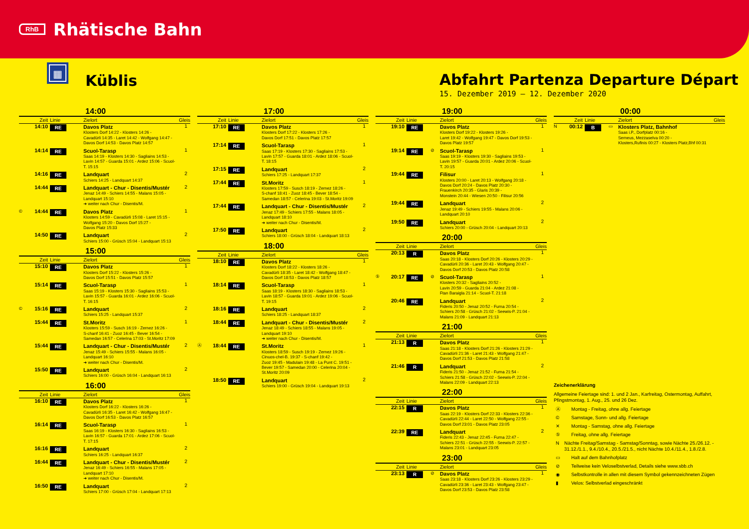RhB
Rhätische Bahn
▦
Küblis
Abfahrt Partenza Departure Départ
15. Dezember 2019 – 12. Dezember 2020
14:00
| | Zeit | Linie | | Zielort | Gleis |
| --- | --- | --- | --- | --- | --- |
| | 14:10 | RE | | Davos Platz Klosters Dorf 14:22 - Klosters 14:26 - Cavadürli 14:35 - Laret 14:42 - Wolfgang 14:47 - Davos Dorf 14:53 - Davos Platz 14:57 | 1 |
| | 14:14 | RE | | Scuol-Tarasp Saas 14:19 - Klosters 14:30 - Sagliains 14:53 - Lavin 14:57 - Guarda 15:01 - Ardez 15:06 - Scuol- T. 15:15 | 1 |
| | 14:16 | RE | | Landquart Schiers 14:25 - Landquart 14:37 | 2 |
| | 14:44 | RE | | Landquart - Chur - Disentis/Mustér Jenaz 14:49 - Schiers 14:55 - Malans 15:05 - Landquart 15:10 ➜ weiter nach Chur - Disentis/M. | 2 |
| © | 14:44 | RE | | Davos Platz Klosters 14:59 - Cavadürli 15:08 - Laret 15:15 - Wolfgang 15:20 - Davos Dorf 15:27 - Davos Platz 15:33 | 1 |
| | 14:50 | RE | | Landquart Schiers 15:00 - Grüsch 15:04 - Landquart 15:13 | 2 |
15:00
| | Zeit | Linie | | Zielort | Gleis |
| --- | --- | --- | --- | --- | --- |
| | 15:10 | RE | | Davos Platz Klosters Dorf 15:22 - Klosters 15:26 - Davos Dorf 15:51 - Davos Platz 15:57 | 1 |
| | 15:14 | RE | | Scuol-Tarasp Saas 15:19 - Klosters 15:30 - Sagliains 15:53 - Lavin 15:57 - Guarda 16:01 - Ardez 16:06 - Scuol- T. 16:15 | 1 |
| © | 15:16 | RE | | Landquart Schiers 15:25 - Landquart 15:37 | 2 |
| | 15:44 | RE | | St.Moritz Klosters 15:59 - Susch 16:19 - Zernez 16:26 - S-chanf 16:41 - Zuoz 16:45 - Bever 16:54 - Samedan 16:57 - Celerina 17:03 - St.Moritz 17:09 | 1 |
| | 15:44 | RE | | Landquart - Chur - Disentis/Mustér Jenaz 15:49 - Schiers 15:55 - Malans 16:05 - Landquart 16:10 ➜ weiter nach Chur - Disentis/M. | 2 |
| | 15:50 | RE | | Landquart Schiers 16:00 - Grüsch 16:04 - Landquart 16:13 | 2 |
16:00
| | Zeit | Linie | | Zielort | Gleis |
| --- | --- | --- | --- | --- | --- |
| | 16:10 | RE | | Davos Platz Klosters Dorf 16:22 - Klosters 16:26 - Cavadürli 16:35 - Laret 16:42 - Wolfgang 16:47 - Davos Dorf 16:53 - Davos Platz 16:57 | 1 |
| | 16:14 | RE | | Scuol-Tarasp Saas 16:19 - Klosters 16:30 - Sagliains 16:53 - Lavin 16:57 - Guarda 17:01 - Ardez 17:06 - Scuol- T. 17:15 | 1 |
| | 16:16 | RE | | Landquart Schiers 16:25 - Landquart 16:37 | 2 |
| | 16:44 | RE | | Landquart - Chur - Disentis/Mustér Jenaz 16:49 - Schiers 16:55 - Malans 17:05 - Landquart 17:10 ➜ weiter nach Chur - Disentis/M. | 2 |
| | 16:50 | RE | | Landquart Schiers 17:00 - Grüsch 17:04 - Landquart 17:13 | 2 |
17:00
| | Zeit | Linie | | Zielort | Gleis |
| --- | --- | --- | --- | --- | --- |
| | 17:10 | RE | | Davos Platz Klosters Dorf 17:22 - Klosters 17:26 - Davos Dorf 17:51 - Davos Platz 17:57 | 1 |
| | 17:14 | RE | | Scuol-Tarasp Saas 17:19 - Klosters 17:30 - Sagliains 17:53 - Lavin 17:57 - Guarda 18:01 - Ardez 18:06 - Scuol- T. 18:15 | 1 |
| | 17:15 | RE | | Landquart Schiers 17:25 - Landquart 17:37 | 2 |
| | 17:44 | RE | | St.Moritz Klosters 17:59 - Susch 18:19 - Zernez 18:26 - S-chanf 18:41 - Zuoz 18:45 - Bever 18:54 - Samedan 18:57 - Celerina 19:03 - St.Moritz 19:09 | 1 |
| | 17:44 | RE | | Landquart - Chur - Disentis/Mustér Jenaz 17:49 - Schiers 17:55 - Malans 18:05 - Landquart 18:10 ➜ weiter nach Chur - Disentis/M. | 2 |
| | 17:50 | RE | | Landquart Schiers 18:00 - Grüsch 18:04 - Landquart 18:13 | 2 |
18:00
| | Zeit | Linie | | Zielort | Gleis |
| --- | --- | --- | --- | --- | --- |
| | 18:10 | RE | | Davos Platz Klosters Dorf 18:22 - Klosters 18:26 - Cavadürli 18:35 - Laret 18:42 - Wolfgang 18:47 - Davos Dorf 18:53 - Davos Platz 18:57 | 1 |
| | 18:14 | RE | | Scuol-Tarasp Saas 18:19 - Klosters 18:30 - Sagliains 18:53 - Lavin 18:57 - Guarda 19:01 - Ardez 19:06 - Scuol- T. 19:15 | 1 |
| | 18:16 | RE | | Landquart Schiers 18:25 - Landquart 18:37 | 2 |
| | 18:44 | RE | | Landquart - Chur - Disentis/Mustér Jenaz 18:49 - Schiers 18:55 - Malans 19:05 - Landquart 19:10 ➜ weiter nach Chur - Disentis/M. | 2 |
| Ⓐ | 18:44 | RE | | St.Moritz Klosters 18:59 - Susch 19:19 - Zernez 19:26 - Cinuos-chel-B. 19:37 - S-chanf 19:42 - Zuoz 19:45 - Madulain 19:48 - La Punt C. 19:51 - Bever 19:57 - Samedan 20:00 - Celerina 20:04 - St.Moritz 20:09 | 1 |
| | 18:50 | RE | | Landquart Schiers 19:00 - Grüsch 19:04 - Landquart 19:13 | 2 |
19:00
| | Zeit | Linie | | Zielort | Gleis |
| --- | --- | --- | --- | --- | --- |
| | 19:10 | RE | | Davos Platz Klosters Dorf 19:22 - Klosters 19:26 - Laret 19:42 - Wolfgang 19:47 - Davos Dorf 19:53 - Davos Platz 19:57 | 1 |
| | 19:14 | RE | ⊘ | Scuol-Tarasp Saas 19:19 - Klosters 19:30 - Sagliains 19:53 - Lavin 19:57 - Guarda 20:01 - Ardez 20:06 - Scuol- T. 20:15 | 1 |
| | 19:44 | RE | | Filisur Klosters 20:00 - Laret 20:13 - Wolfgang 20:18 - Davos Dorf 20:24 - Davos Platz 20:30 - Frauenkirch 20:35 - Glaris 20:39 - Monstein 20:44 - Wiesen 20:50 - Filisur 20:56 | 1 |
| | 19:44 | RE | | Landquart Jenaz 19:49 - Schiers 19:55 - Malans 20:06 - Landquart 20:10 | 2 |
| | 19:50 | RE | | Landquart Schiers 20:00 - Grüsch 20:04 - Landquart 20:13 | 2 |
20:00
| | Zeit | Linie | | Zielort | Gleis |
| --- | --- | --- | --- | --- | --- |
| | 20:13 | R | | Davos Platz Saas 20:18 - Klosters Dorf 20:26 - Klosters 20:29 - Cavadürli 20:36 - Laret 20:43 - Wolfgang 20:47 - Davos Dorf 20:53 - Davos Platz 20:58 | 1 |
| ⑤ | 20:17 | RE | ⊘ | Scuol-Tarasp Klosters 20:32 - Sagliains 20:52 - Lavin 20:59 - Guarda 21:04 - Ardez 21:08 - Ftan Baraigla 21:14 - Scuol-T. 21:18 | 1 |
| | 20:46 | RE | | Landquart Fideris 20:50 - Jenaz 20:52 - Furna 20:54 - Schiers 20:58 - Grüsch 21:02 - Seewis-P. 21:04 - Malans 21:09 - Landquart 21:13 | 2 |
21:00
| | Zeit | Linie | | Zielort | Gleis |
| --- | --- | --- | --- | --- | --- |
| | 21:13 | R | | Davos Platz Saas 21:18 - Klosters Dorf 21:26 - Klosters 21:29 - Cavadürli 21:36 - Laret 21:43 - Wolfgang 21:47 - Davos Dorf 21:53 - Davos Platz 21:58 | 1 |
| | 21:46 | R | | Landquart Fideris 21:50 - Jenaz 21:52 - Furna 21:54 - Schiers 21:58 - Grüsch 22:02 - Seewis-P. 22:04 - Malans 22:09 - Landquart 22:13 | 2 |
22:00
| | Zeit | Linie | | Zielort | Gleis |
| --- | --- | --- | --- | --- | --- |
| | 22:15 | R | | Davos Platz Saas 22:19 - Klosters Dorf 22:33 - Klosters 22:36 - Cavadürli 22:44 - Laret 22:50 - Wolfgang 22:55 - Davos Dorf 23:01 - Davos Platz 23:05 | 1 |
| | 22:39 | RE | | Landquart Fideris 22:43 - Jenaz 22:45 - Furna 22:47 - Schiers 22:51 - Grüsch 22:55 - Seewis-P. 22:57 - Malans 23:01 - Landquart 23:05 | 2 |
23:00
| | Zeit | Linie | | Zielort | Gleis |
| --- | --- | --- | --- | --- | --- |
| | 23:13 | R | ⊘ | Davos Platz Saas 23:18 - Klosters Dorf 23:26 - Klosters 23:29 - Cavadürli 23:36 - Laret 23:43 - Wolfgang 23:47 - Davos Dorf 23:53 - Davos Platz 23:58 | 1 |
00:00
| | Zeit | Linie | | Zielort | Gleis |
| --- | --- | --- | --- | --- | --- |
| N | 00:12 | B | ▭ | Klosters Platz, Bahnhof Saas i.P., Dorfplatz 00:16 - Serneus, Mezzaselva 00:20 - Klosters,Rufinis 00:27 - Klosters Platz,Bhf 00:31 | |
Zeichenerklärung
Allgemeine Feiertage sind: 1. und 2 Jan., Karfreitag, Ostermontag, Auffahrt, Pfingstmontag, 1. Aug., 25. und 26 Dez.
Ⓐ Montag - Freitag, ohne allg. Feiertage
© Samstage, Sonn- und allg. Feiertage
✕ Montag - Samstag, ohne allg. Feiertage
⑤ Freitag, ohne allg. Feiertage
N Nächte Freitag/Samstag - Samstag/Sonntag, sowie Nächte 25./26.12. - 31.12./1.1., 9.4./10.4., 20.5./21.5., nicht Nächte 10.4./11.4., 1.8./2.8.
▭ Halt auf dem Bahnhofplatz
⊘ Teilweise kein Veloselbstverlad, Details siehe www.sbb.ch
◉ Selbstkontrolle in allen mit diesem Symbol gekennzeichneten Zügen
▮ Velos: Selbstverlad eingeschränkt